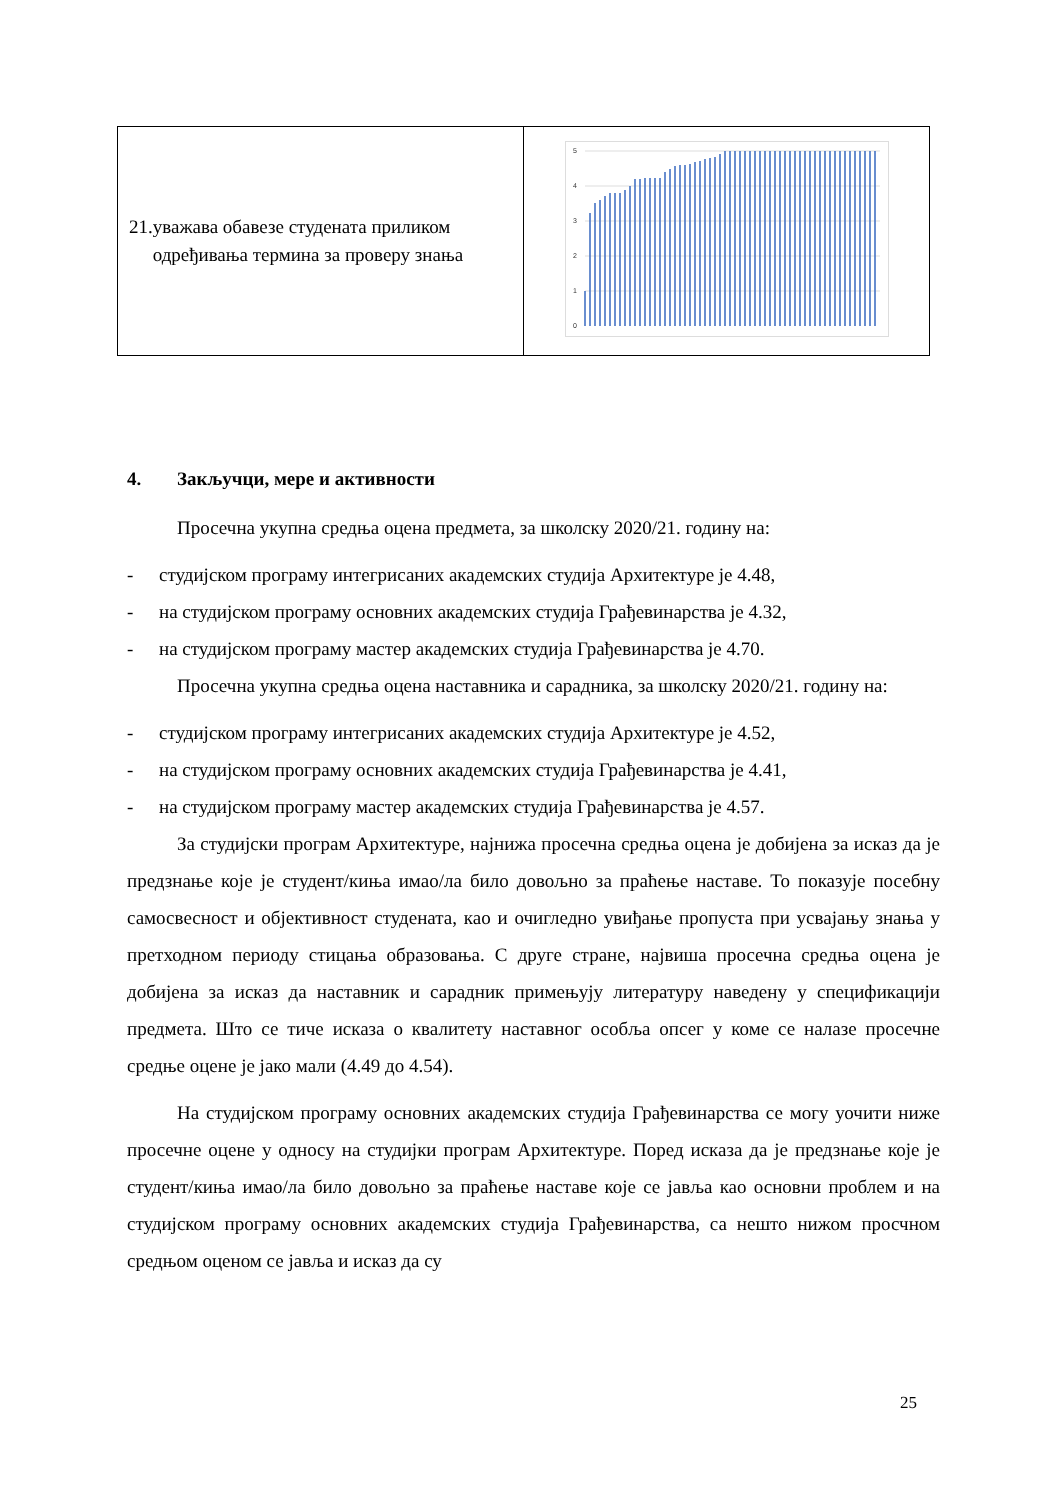| 21. уважава обавезе студената приликом одређивања термина за проверу знања | 5 4 3 2 1 0 |
4. Закључци, мере и активности
Просечна укупна средња оцена предмета, за школску 2020/21. годину на:
- студијском програму интегрисаних академских студија Архитектуре је 4.48,
- на студијском програму основних академских студија Грађевинарства је 4.32,
- на студијском програму мастер академских студија Грађевинарства је 4.70.
Просечна укупна средња оцена наставника и сарадника, за школску 2020/21. годину на:
- студијском програму интегрисаних академских студија Архитектуре је 4.52,
- на студијском програму основних академских студија Грађевинарства је 4.41,
- на студијском програму мастер академских студија Грађевинарства је 4.57.
За студијски програм Архитектуре, најнижа просечна средња оцена је добијена за исказ да је предзнање које је студент/киња имао/ла било довољно за праћење наставе. То показује посебну самосвесност и објективност студената, као и очигледно увиђање пропуста при усвајању знања у претходном периоду стицања образовања. С друге стране, највиша просечна средња оцена је добијена за исказ да наставник и сарадник примењују литературу наведену у спецификацији предмета. Што се тиче исказа о квалитету наставног особља опсег у коме се налазе просечне средње оцене је јако мали (4.49 до 4.54).
На студијском програму основних академских студија Грађевинарства се могу уочити ниже просечне оцене у односу на студијки програм Архитектуре. Поред исказа да је предзнање које је студент/киња имао/ла било довољно за праћење наставе које се јавља као основни проблем и на студијском програму основних академских студија Грађевинарства, са нешто нижом просчном средњом оценом се јавља и исказ да су
25